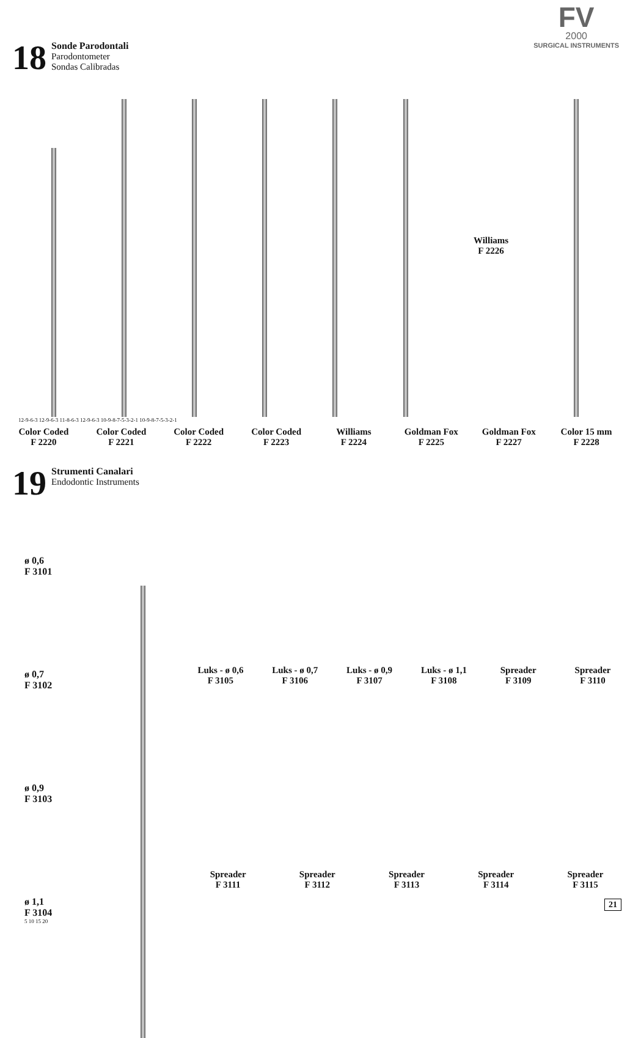FV
2000
SURGICAL INSTRUMENTS
18
Sonde Parodontali
Parodontometer
Sondas Calibradas
Williams
F 2226
12-9-6-3 12-9-6-3 11-8-6-3 12-9-6-3 10-9-8-7-5-3-2-1 10-9-8-7-5-3-2-1
Color Coded
F 2220
Color Coded
F 2221
Color Coded
F 2222
Color Coded
F 2223
Williams
F 2224
Goldman Fox
F 2225
Goldman Fox
F 2227
Color 15 mm
F 2228
19
Strumenti Canalari
Endodontic Instruments
ø 0,6
F 3101
ø 0,7
F 3102
ø 0,9
F 3103
ø 1,1
F 3104
5 10 15 20
Luks - ø 0,6
F 3105
Luks - ø 0,7
F 3106
Luks - ø 0,9
F 3107
Luks - ø 1,1
F 3108
Spreader
F 3109
Spreader
F 3110
Spreader
F 3111
Spreader
F 3112
Spreader
F 3113
Spreader
F 3114
Spreader
F 3115
21